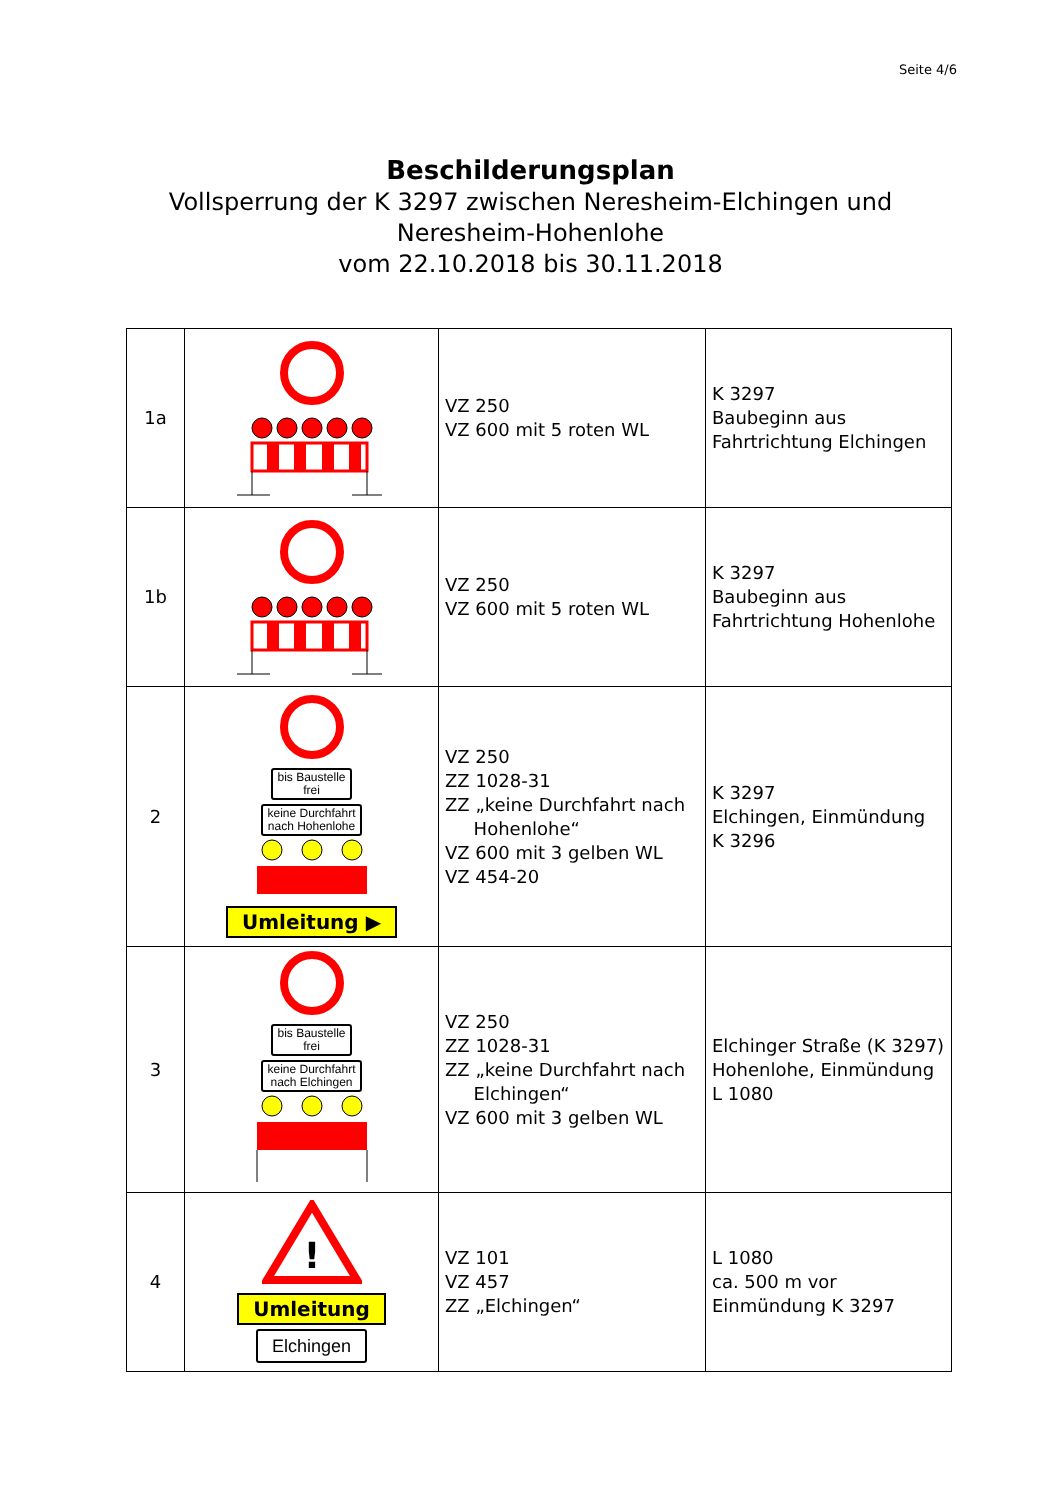Seite 4/6
Beschilderungsplan
Vollsperrung der K 3297 zwischen Neresheim-Elchingen und
Neresheim-Hohenlohe
vom 22.10.2018 bis 30.11.2018
| 1a | | VZ 250 VZ 600 mit 5 roten WL | K 3297 Baubeginn aus Fahrtrichtung Elchingen |
| 1b | | VZ 250 VZ 600 mit 5 roten WL | K 3297 Baubeginn aus Fahrtrichtung Hohenlohe |
| 2 | bis Baustelle frei keine Durchfahrt nach Hohenlohe Umleitung ▶ | VZ 250 ZZ 1028-31 ZZ „keine Durchfahrt nach Hohenlohe“ VZ 600 mit 3 gelben WL VZ 454-20 | K 3297 Elchingen, Einmündung K 3296 |
| 3 | bis Baustelle frei keine Durchfahrt nach Elchingen | VZ 250 ZZ 1028-31 ZZ „keine Durchfahrt nach Elchingen“ VZ 600 mit 3 gelben WL | Elchinger Straße (K 3297) Hohenlohe, Einmündung L 1080 |
| 4 | ! Umleitung Elchingen | VZ 101 VZ 457 ZZ „Elchingen“ | L 1080 ca. 500 m vor Einmündung K 3297 |